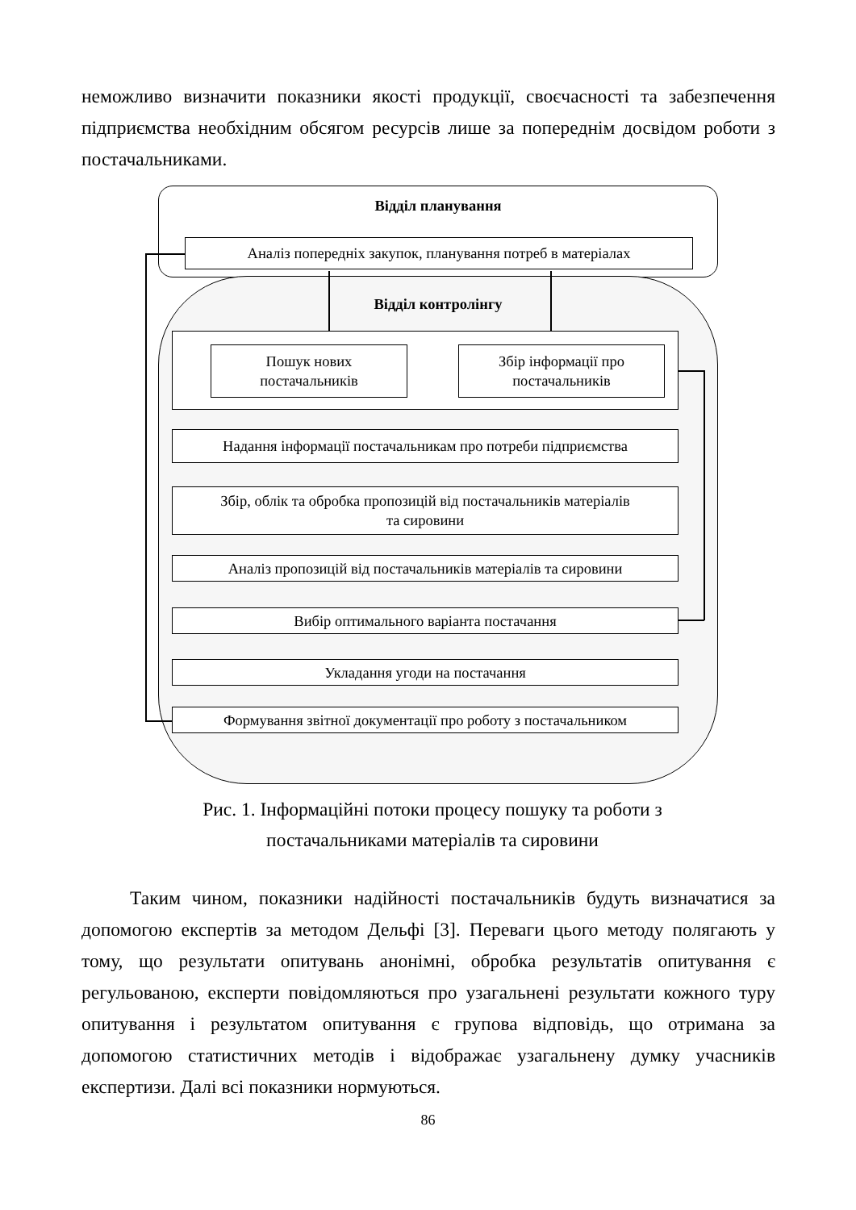неможливо визначити показники якості продукції, своєчасності та забезпечення підприємства необхідним обсягом ресурсів лише за попереднім досвідом роботи з постачальниками.
Відділ планування
Аналіз попередніх закупок, планування потреб в матеріалах
Відділ контролінгу
Пошук нових
постачальників
Збір інформації про
постачальників
Надання інформації постачальникам про потреби підприємства
Збір, облік та обробка пропозицій від постачальників матеріалів
та сировини
Аналіз пропозицій від постачальників матеріалів та сировини
Вибір оптимального варіанта постачання
Укладання угоди на постачання
Формування звітної документації про роботу з постачальником
Рис. 1. Інформаційні потоки процесу пошуку та роботи з
постачальниками матеріалів та сировини
Таким чином, показники надійності постачальників будуть визначатися за допомогою експертів за методом Дельфі [3]. Переваги цього методу полягають у тому, що результати опитувань анонімні, обробка результатів опитування є регульованою, експерти повідомляються про узагальнені результати кожного туру опитування і результатом опитування є групова відповідь, що отримана за допомогою статистичних методів і відображає узагальнену думку учасників експертизи. Далі всі показники нормуються.
86